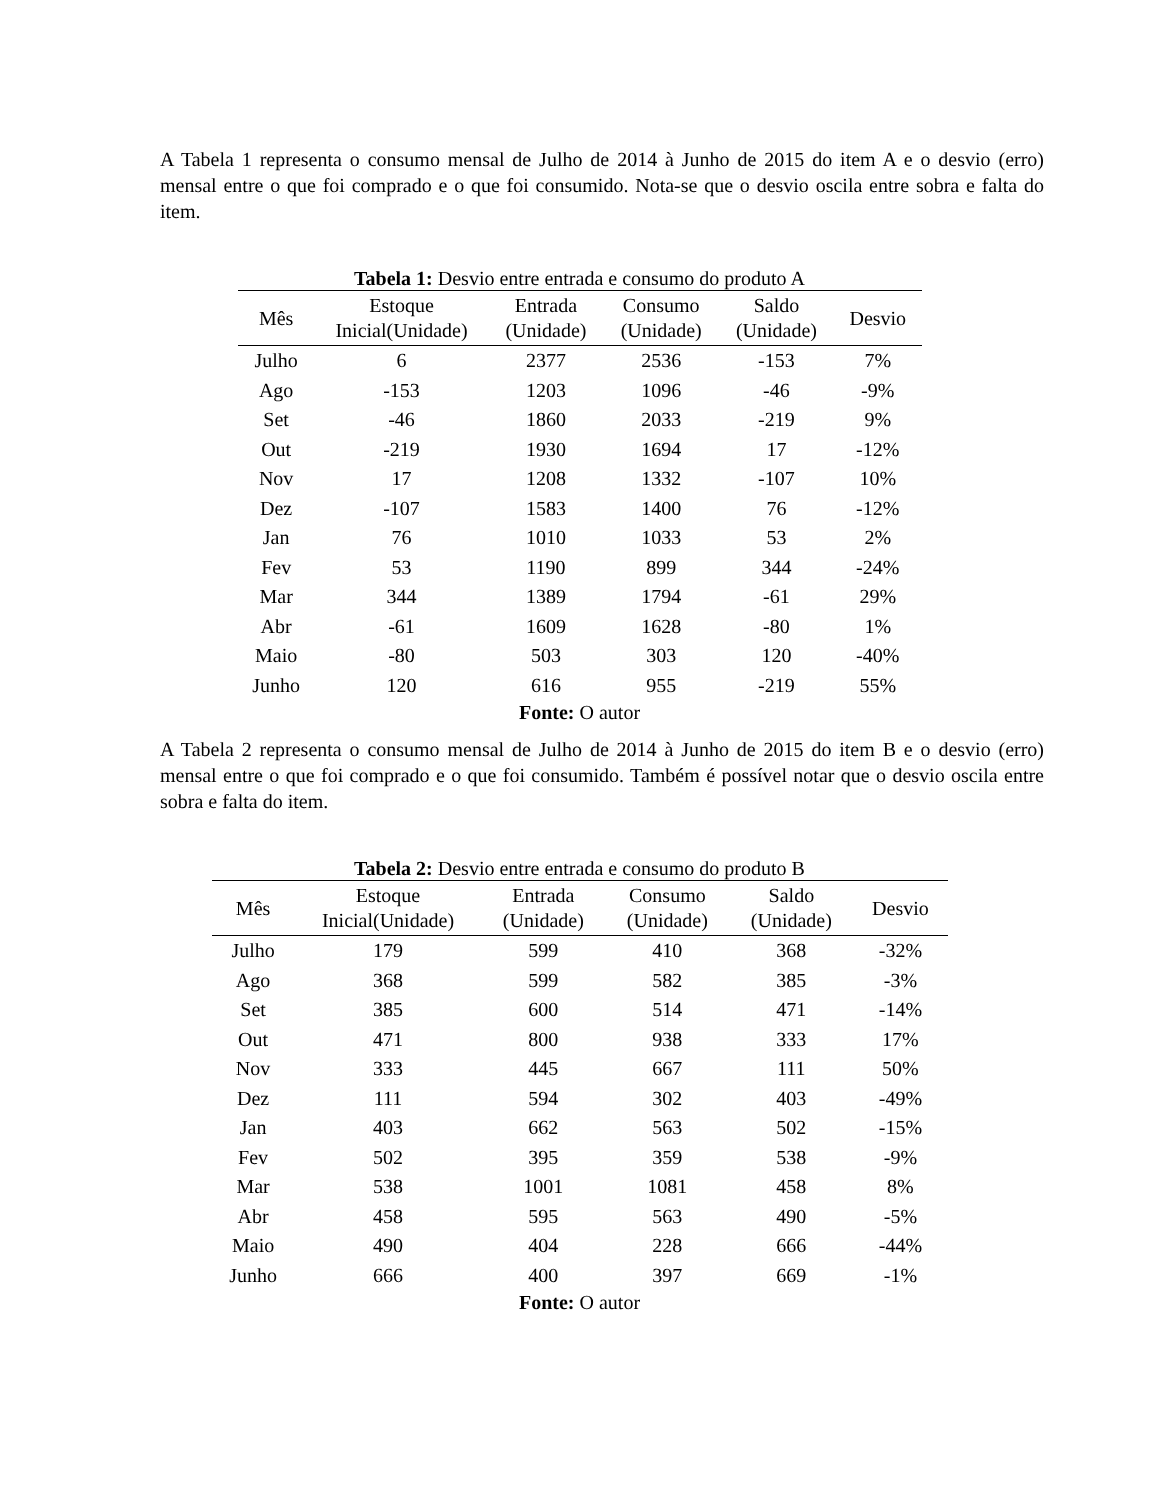A Tabela 1 representa o consumo mensal de Julho de 2014 à Junho de 2015 do item A e o desvio (erro) mensal entre o que foi comprado e o que foi consumido. Nota-se que o desvio oscila entre sobra e falta do item.
Tabela 1: Desvio entre entrada e consumo do produto A
| Mês | Estoque Inicial(Unidade) | Entrada (Unidade) | Consumo (Unidade) | Saldo (Unidade) | Desvio |
| --- | --- | --- | --- | --- | --- |
| Julho | 6 | 2377 | 2536 | -153 | 7% |
| Ago | -153 | 1203 | 1096 | -46 | -9% |
| Set | -46 | 1860 | 2033 | -219 | 9% |
| Out | -219 | 1930 | 1694 | 17 | -12% |
| Nov | 17 | 1208 | 1332 | -107 | 10% |
| Dez | -107 | 1583 | 1400 | 76 | -12% |
| Jan | 76 | 1010 | 1033 | 53 | 2% |
| Fev | 53 | 1190 | 899 | 344 | -24% |
| Mar | 344 | 1389 | 1794 | -61 | 29% |
| Abr | -61 | 1609 | 1628 | -80 | 1% |
| Maio | -80 | 503 | 303 | 120 | -40% |
| Junho | 120 | 616 | 955 | -219 | 55% |
Fonte: O autor
A Tabela 2 representa o consumo mensal de Julho de 2014 à Junho de 2015 do item B e o desvio (erro) mensal entre o que foi comprado e o que foi consumido. Também é possível notar que o desvio oscila entre sobra e falta do item.
Tabela 2: Desvio entre entrada e consumo do produto B
| Mês | Estoque Inicial(Unidade) | Entrada (Unidade) | Consumo (Unidade) | Saldo (Unidade) | Desvio |
| --- | --- | --- | --- | --- | --- |
| Julho | 179 | 599 | 410 | 368 | -32% |
| Ago | 368 | 599 | 582 | 385 | -3% |
| Set | 385 | 600 | 514 | 471 | -14% |
| Out | 471 | 800 | 938 | 333 | 17% |
| Nov | 333 | 445 | 667 | 111 | 50% |
| Dez | 111 | 594 | 302 | 403 | -49% |
| Jan | 403 | 662 | 563 | 502 | -15% |
| Fev | 502 | 395 | 359 | 538 | -9% |
| Mar | 538 | 1001 | 1081 | 458 | 8% |
| Abr | 458 | 595 | 563 | 490 | -5% |
| Maio | 490 | 404 | 228 | 666 | -44% |
| Junho | 666 | 400 | 397 | 669 | -1% |
Fonte: O autor